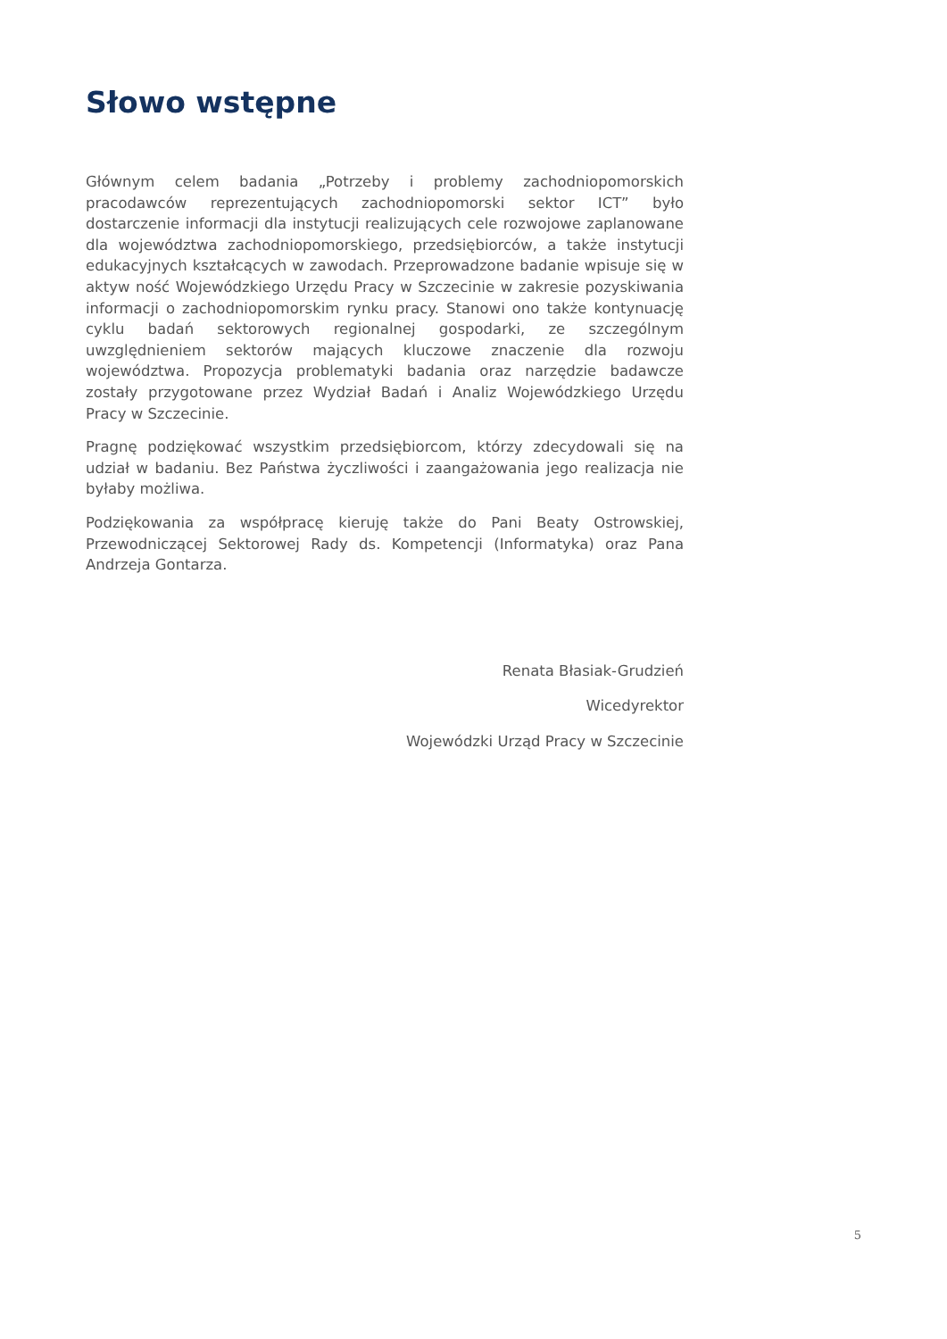Słowo wstępne
Głównym celem badania „Potrzeby i problemy zachodniopomorskich pracodawców reprezentujących zachodniopomorski sektor ICT” było dostarczenie informacji dla instytucji realizujących cele rozwojowe zaplanowane dla województwa zachodniopomorskiego, przedsiębiorców, a także instytucji edukacyjnych kształcących w zawodach. Przeprowadzone badanie wpisuje się w aktyw ność Wojewódzkiego Urzędu Pracy w Szczecinie w zakresie pozyskiwania informacji o zachodniopomorskim rynku pracy. Stanowi ono także kontynuację cyklu badań sektorowych regionalnej gospodarki, ze szczególnym uwzględnieniem sektorów mających kluczowe znaczenie dla rozwoju województwa. Propozycja problematyki badania oraz narzędzie badawcze zostały przygotowane przez Wydział Badań i Analiz Wojewódzkiego Urzędu Pracy w Szczecinie.
Pragnę podziękować wszystkim przedsiębiorcom, którzy zdecydowali się na udział w badaniu. Bez Państwa życzliwości i zaangażowania jego realizacja nie byłaby możliwa.
Podziękowania za współpracę kieruję także do Pani Beaty Ostrowskiej, Przewodniczącej Sektorowej Rady ds. Kompetencji (Informatyka) oraz Pana Andrzeja Gontarza.
Renata Błasiak-Grudzień
Wicedyrektor
Wojewódzki Urząd Pracy w Szczecinie
5